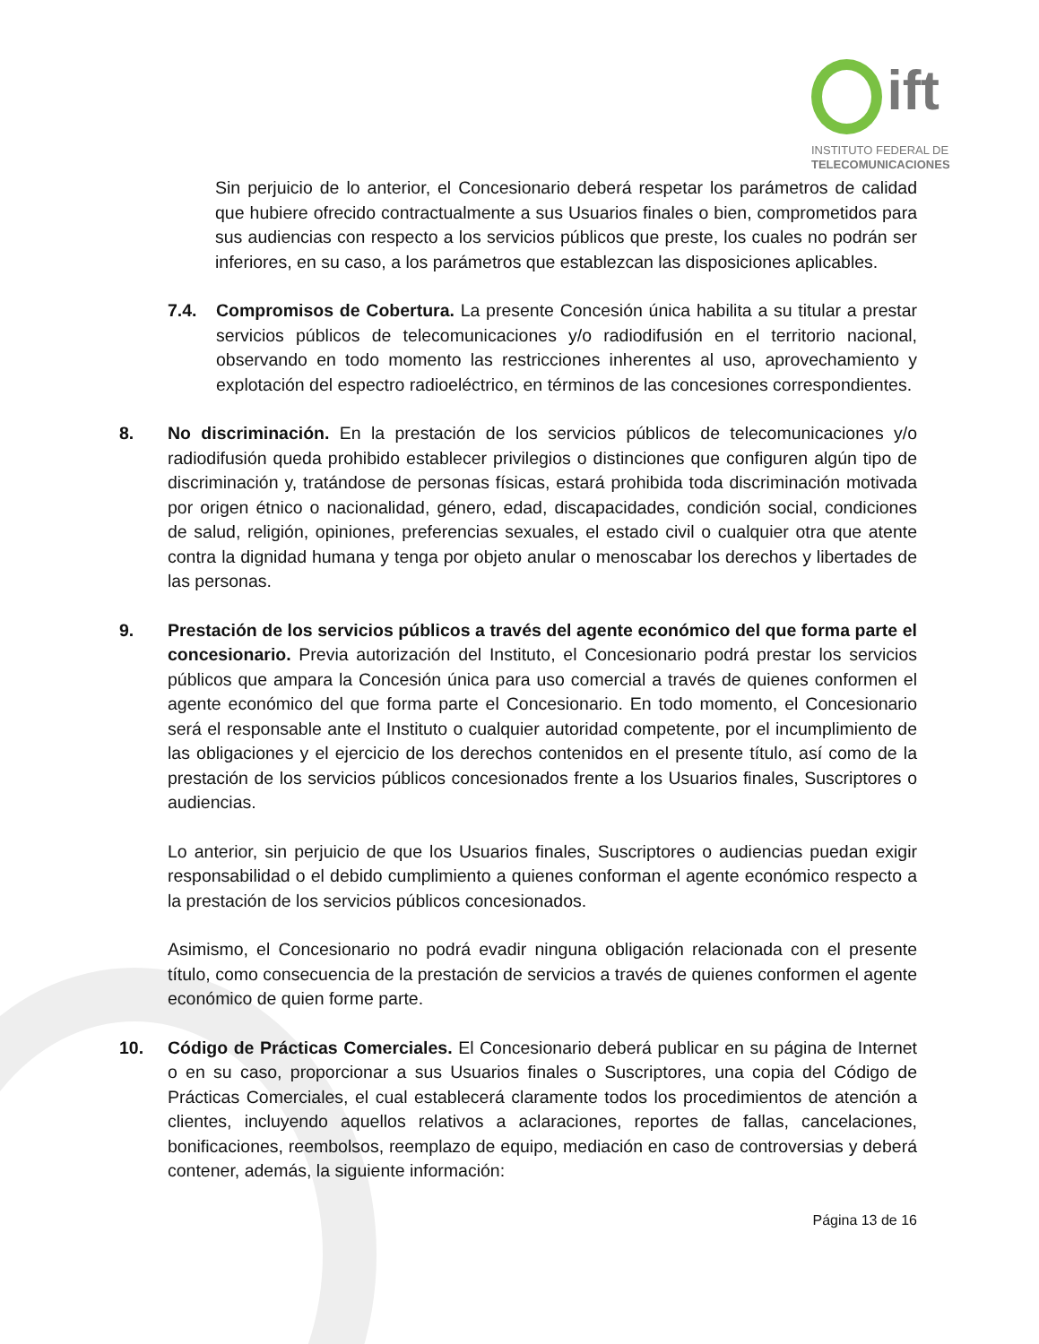ift
INSTITUTO FEDERAL DE
TELECOMUNICACIONES
Sin perjuicio de lo anterior, el Concesionario deberá respetar los parámetros de calidad que hubiere ofrecido contractualmente a sus Usuarios finales o bien, comprometidos para sus audiencias con respecto a los servicios públicos que preste, los cuales no podrán ser inferiores, en su caso, a los parámetros que establezcan las disposiciones aplicables.
7.4. Compromisos de Cobertura. La presente Concesión única habilita a su titular a prestar servicios públicos de telecomunicaciones y/o radiodifusión en el territorio nacional, observando en todo momento las restricciones inherentes al uso, aprovechamiento y explotación del espectro radioeléctrico, en términos de las concesiones correspondientes.
8. No discriminación. En la prestación de los servicios públicos de telecomunicaciones y/o radiodifusión queda prohibido establecer privilegios o distinciones que configuren algún tipo de discriminación y, tratándose de personas físicas, estará prohibida toda discriminación motivada por origen étnico o nacionalidad, género, edad, discapacidades, condición social, condiciones de salud, religión, opiniones, preferencias sexuales, el estado civil o cualquier otra que atente contra la dignidad humana y tenga por objeto anular o menoscabar los derechos y libertades de las personas.
9. Prestación de los servicios públicos a través del agente económico del que forma parte el concesionario. Previa autorización del Instituto, el Concesionario podrá prestar los servicios públicos que ampara la Concesión única para uso comercial a través de quienes conformen el agente económico del que forma parte el Concesionario. En todo momento, el Concesionario será el responsable ante el Instituto o cualquier autoridad competente, por el incumplimiento de las obligaciones y el ejercicio de los derechos contenidos en el presente título, así como de la prestación de los servicios públicos concesionados frente a los Usuarios finales, Suscriptores o audiencias.
Lo anterior, sin perjuicio de que los Usuarios finales, Suscriptores o audiencias puedan exigir responsabilidad o el debido cumplimiento a quienes conforman el agente económico respecto a la prestación de los servicios públicos concesionados.
Asimismo, el Concesionario no podrá evadir ninguna obligación relacionada con el presente título, como consecuencia de la prestación de servicios a través de quienes conformen el agente económico de quien forme parte.
10. Código de Prácticas Comerciales. El Concesionario deberá publicar en su página de Internet o en su caso, proporcionar a sus Usuarios finales o Suscriptores, una copia del Código de Prácticas Comerciales, el cual establecerá claramente todos los procedimientos de atención a clientes, incluyendo aquellos relativos a aclaraciones, reportes de fallas, cancelaciones, bonificaciones, reembolsos, reemplazo de equipo, mediación en caso de controversias y deberá contener, además, la siguiente información:
Página 13 de 16